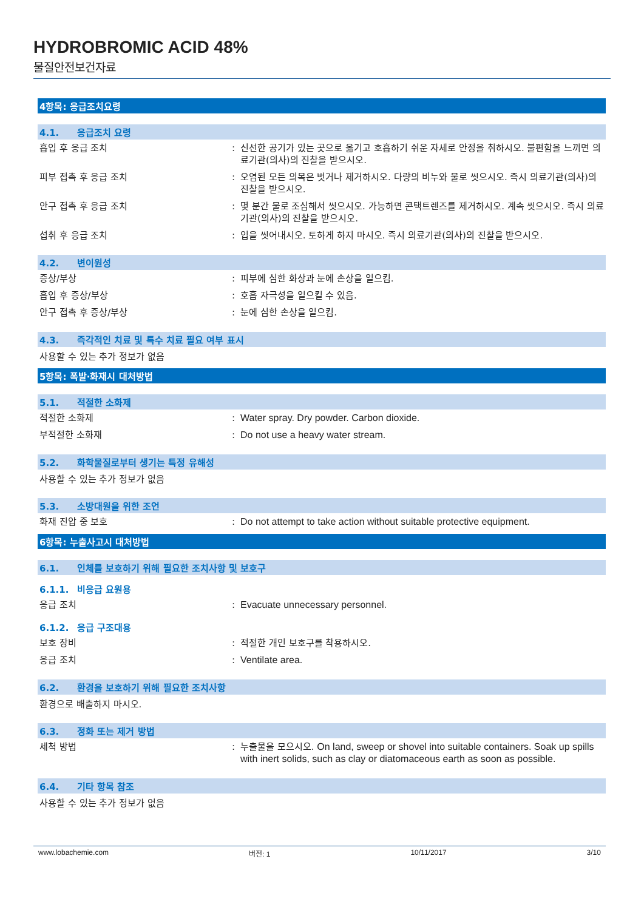HYDROBROMIC ACID 48%
물질안전보건자료
4항목: 응급조치요령
4.1. 응급조치 요령
흡입 후 응급 조치 : 신선한 공기가 있는 곳으로 옮기고 호흡하기 쉬운 자세로 안정을 취하시오. 불편함을 느끼면 의료기관(의사)의 진찰을 받으시오.
피부 접촉 후 응급 조치 : 오염된 모든 의복은 벗거나 제거하시오. 다량의 비누와 물로 씻으시오. 즉시 의료기관(의사)의 진찰을 받으시오.
안구 접촉 후 응급 조치 : 몇 분간 물로 조심해서 씻으시오. 가능하면 콘택트렌즈를 제거하시오. 계속 씻으시오. 즉시 의료기관(의사)의 진찰을 받으시오.
섭취 후 응급 조치 : 입을 씻어내시오. 토하게 하지 마시오. 즉시 의료기관(의사)의 진찰을 받으시오.
4.2. 변이원성
증상/부상 : 피부에 심한 화상과 눈에 손상을 일으킴.
흡입 후 증상/부상 : 호흡 자극성을 일으킬 수 있음.
안구 접촉 후 증상/부상 : 눈에 심한 손상을 일으킴.
4.3. 즉각적인 치료 및 특수 치료 필요 여부 표시
사용할 수 있는 추가 정보가 없음
5항목: 폭발·화재시 대처방법
5.1. 적절한 소화제
적절한 소화제 : Water spray. Dry powder. Carbon dioxide.
부적절한 소화재 : Do not use a heavy water stream.
5.2. 화학물질로부터 생기는 특정 유해성
사용할 수 있는 추가 정보가 없음
5.3. 소방대원을 위한 조언
화재 진압 중 보호 : Do not attempt to take action without suitable protective equipment.
6항목: 누출사고시 대처방법
6.1. 인체를 보호하기 위해 필요한 조치사항 및 보호구
6.1.1. 비응급 요원용
응급 조치 : Evacuate unnecessary personnel.
6.1.2. 응급 구조대용
보호 장비 : 적절한 개인 보호구를 착용하시오.
응급 조치 : Ventilate area.
6.2. 환경을 보호하기 위해 필요한 조치사항
환경으로 배출하지 마시오.
6.3. 정화 또는 제거 방법
세척 방법 : 누출물을 모으시오. On land, sweep or shovel into suitable containers. Soak up spills with inert solids, such as clay or diatomaceous earth as soon as possible.
6.4. 기타 항목 참조
사용할 수 있는 추가 정보가 없음
www.lobachemie.com 버전: 1 10/11/2017 3/10